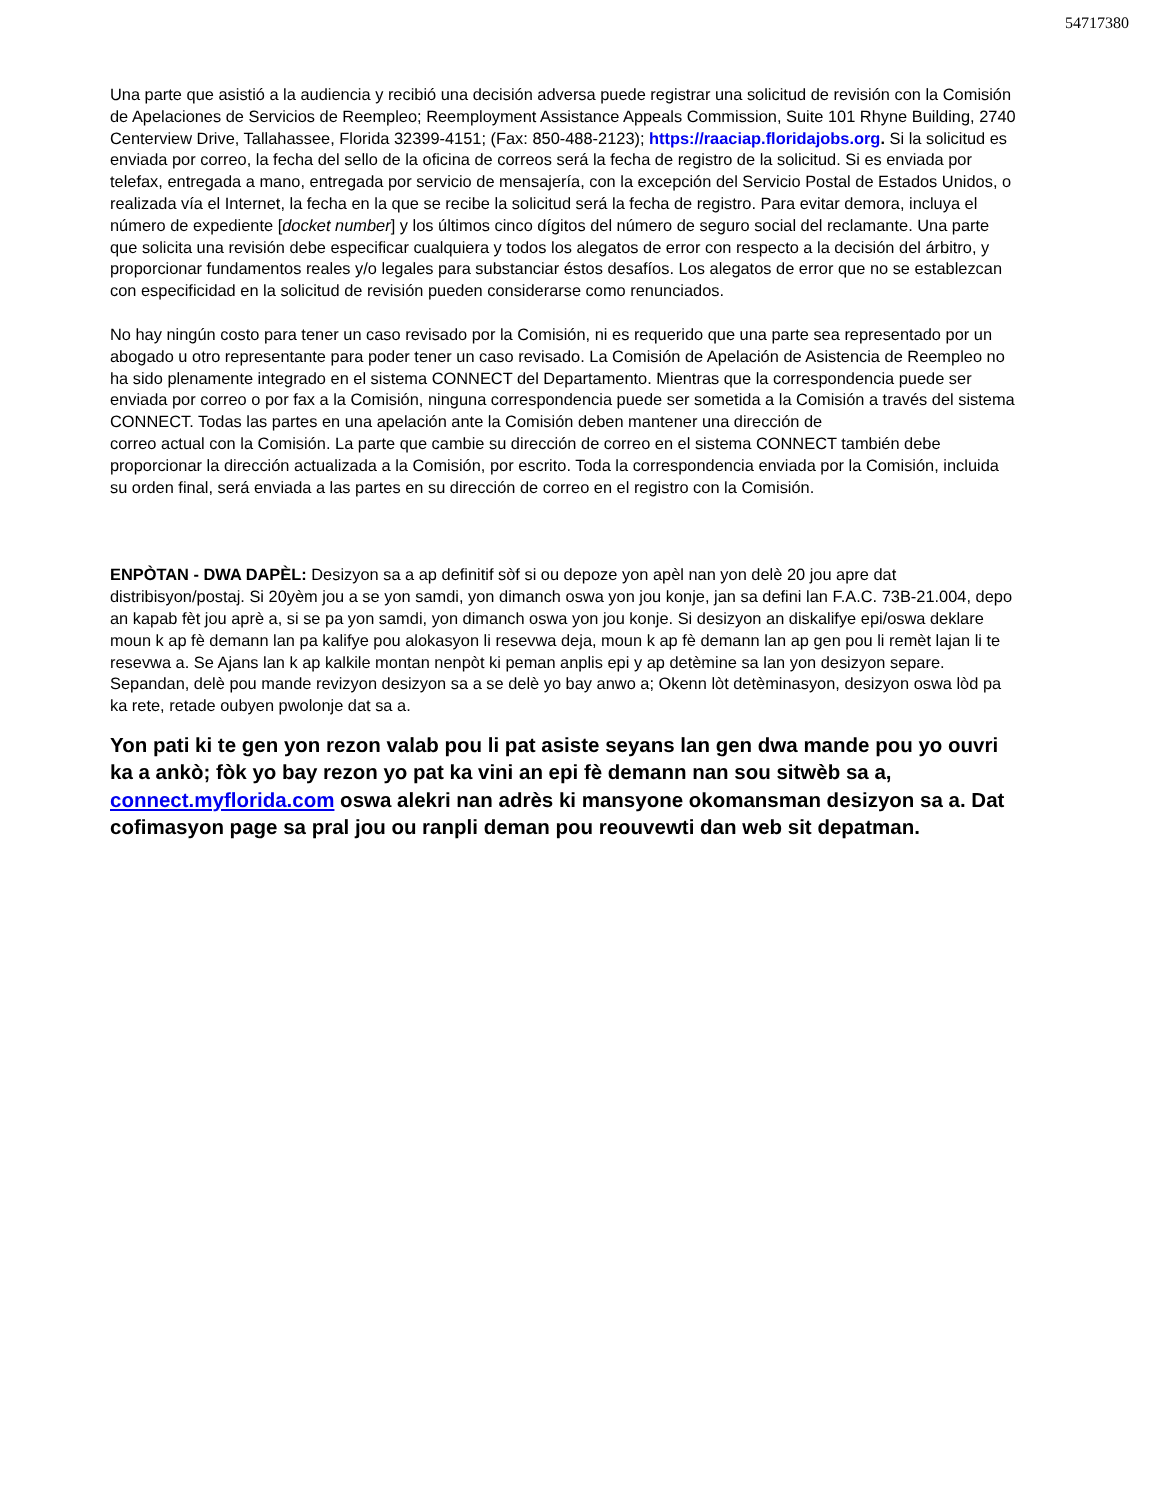54717380
Una parte que asistió a la audiencia y recibió una decisión adversa puede registrar una solicitud de revisión con la Comisión de Apelaciones de Servicios de Reempleo; Reemployment Assistance Appeals Commission, Suite 101 Rhyne Building, 2740 Centerview Drive, Tallahassee, Florida 32399-4151; (Fax: 850-488-2123); https://raaciap.floridajobs.org. Si la solicitud es enviada por correo, la fecha del sello de la oficina de correos será la fecha de registro de la solicitud. Si es enviada por telefax, entregada a mano, entregada por servicio de mensajería, con la excepción del Servicio Postal de Estados Unidos, o realizada vía el Internet, la fecha en la que se recibe la solicitud será la fecha de registro. Para evitar demora, incluya el número de expediente [docket number] y los últimos cinco dígitos del número de seguro social del reclamante. Una parte que solicita una revisión debe especificar cualquiera y todos los alegatos de error con respecto a la decisión del árbitro, y proporcionar fundamentos reales y/o legales para substanciar éstos desafíos. Los alegatos de error que no se establezcan con especificidad en la solicitud de revisión pueden considerarse como renunciados.
No hay ningún costo para tener un caso revisado por la Comisión, ni es requerido que una parte sea representado por un abogado u otro representante para poder tener un caso revisado. La Comisión de Apelación de Asistencia de Reempleo no ha sido plenamente integrado en el sistema CONNECT del Departamento. Mientras que la correspondencia puede ser enviada por correo o por fax a la Comisión, ninguna correspondencia puede ser sometida a la Comisión a través del sistema CONNECT. Todas las partes en una apelación ante la Comisión deben mantener una dirección de
correo actual con la Comisión. La parte que cambie su dirección de correo en el sistema CONNECT también debe proporcionar la dirección actualizada a la Comisión, por escrito. Toda la correspondencia enviada por la Comisión, incluida su orden final, será enviada a las partes en su dirección de correo en el registro con la Comisión.
ENPÒTAN - DWA DAPÈL: Desizyon sa a ap definitif sòf si ou depoze yon apèl nan yon delè 20 jou apre dat distribisyon/postaj. Si 20yèm jou a se yon samdi, yon dimanch oswa yon jou konje, jan sa defini lan F.A.C. 73B-21.004, depo an kapab fèt jou aprè a, si se pa yon samdi, yon dimanch oswa yon jou konje. Si desizyon an diskalifye epi/oswa deklare moun k ap fè demann lan pa kalifye pou alokasyon li resevwa deja, moun k ap fè demann lan ap gen pou li remèt lajan li te resevwa a. Se Ajans lan k ap kalkile montan nenpòt ki peman anplis epi y ap detèmine sa lan yon desizyon separe. Sepandan, delè pou mande revizyon desizyon sa a se delè yo bay anwo a; Okenn lòt detèminasyon, desizyon oswa lòd pa ka rete, retade oubyen pwolonje dat sa a.
Yon pati ki te gen yon rezon valab pou li pat asiste seyans lan gen dwa mande pou yo ouvri ka a ankò; fòk yo bay rezon yo pat ka vini an epi fè demann nan sou sitwèb sa a, connect.myflorida.com oswa alekri nan adrès ki mansyone okomansman desizyon sa a. Dat cofimasyon page sa pral jou ou ranpli deman pou reouvewti dan web sit depatman.